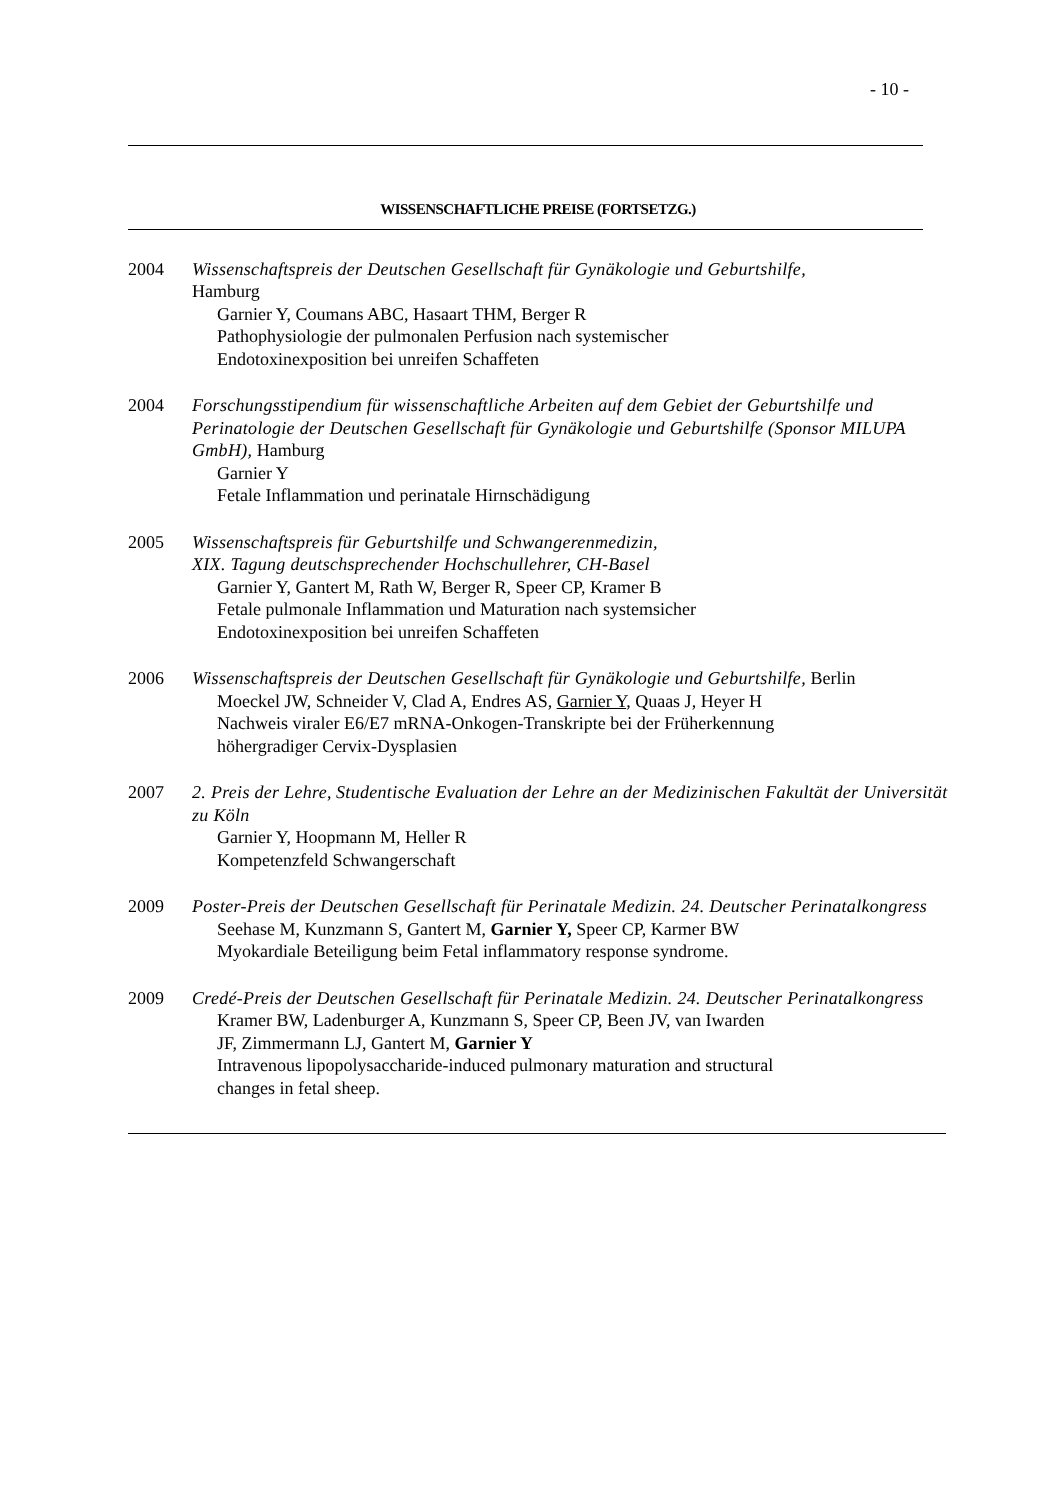- 10 -
WISSENSCHAFTLICHE PREISE (FORTSETZG.)
2004 Wissenschaftspreis der Deutschen Gesellschaft für Gynäkologie und Geburtshilfe,
Hamburg
Garnier Y, Coumans ABC, Hasaart THM, Berger R
Pathophysiologie der pulmonalen Perfusion nach systemischer
Endotoxinexposition bei unreifen Schaffeten
2004 Forschungsstipendium für wissenschaftliche Arbeiten auf dem Gebiet der Geburtshilfe und Perinatologie der Deutschen Gesellschaft für Gynäkologie und Geburtshilfe (Sponsor MILUPA GmbH), Hamburg
Garnier Y
Fetale Inflammation und perinatale Hirnschädigung
2005 Wissenschaftspreis für Geburtshilfe und Schwangerenmedizin,
XIX. Tagung deutschsprechender Hochschullehrer, CH-Basel
Garnier Y, Gantert M, Rath W, Berger R, Speer CP, Kramer B
Fetale pulmonale Inflammation und Maturation nach systemsicher
Endotoxinexposition bei unreifen Schaffeten
2006 Wissenschaftspreis der Deutschen Gesellschaft für Gynäkologie und Geburtshilfe, Berlin
Moeckel JW, Schneider V, Clad A, Endres AS, Garnier Y, Quaas J, Heyer H
Nachweis viraler E6/E7 mRNA-Onkogen-Transkripte bei der Früherkennung
höhergradiger Cervix-Dysplasien
2007 2. Preis der Lehre, Studentische Evaluation der Lehre an der Medizinischen Fakultät der Universität zu Köln
Garnier Y, Hoopmann M, Heller R
Kompetenzfeld Schwangerschaft
2009 Poster-Preis der Deutschen Gesellschaft für Perinatale Medizin. 24. Deutscher Perinatalkongress
Seehase M, Kunzmann S, Gantert M, Garnier Y, Speer CP, Karmer BW
Myokardiale Beteiligung beim Fetal inflammatory response syndrome.
2009 Credé-Preis der Deutschen Gesellschaft für Perinatale Medizin. 24. Deutscher Perinatalkongress
Kramer BW, Ladenburger A, Kunzmann S, Speer CP, Been JV, van Iwarden
JF, Zimmermann LJ, Gantert M, Garnier Y
Intravenous lipopolysaccharide-induced pulmonary maturation and structural
changes in fetal sheep.